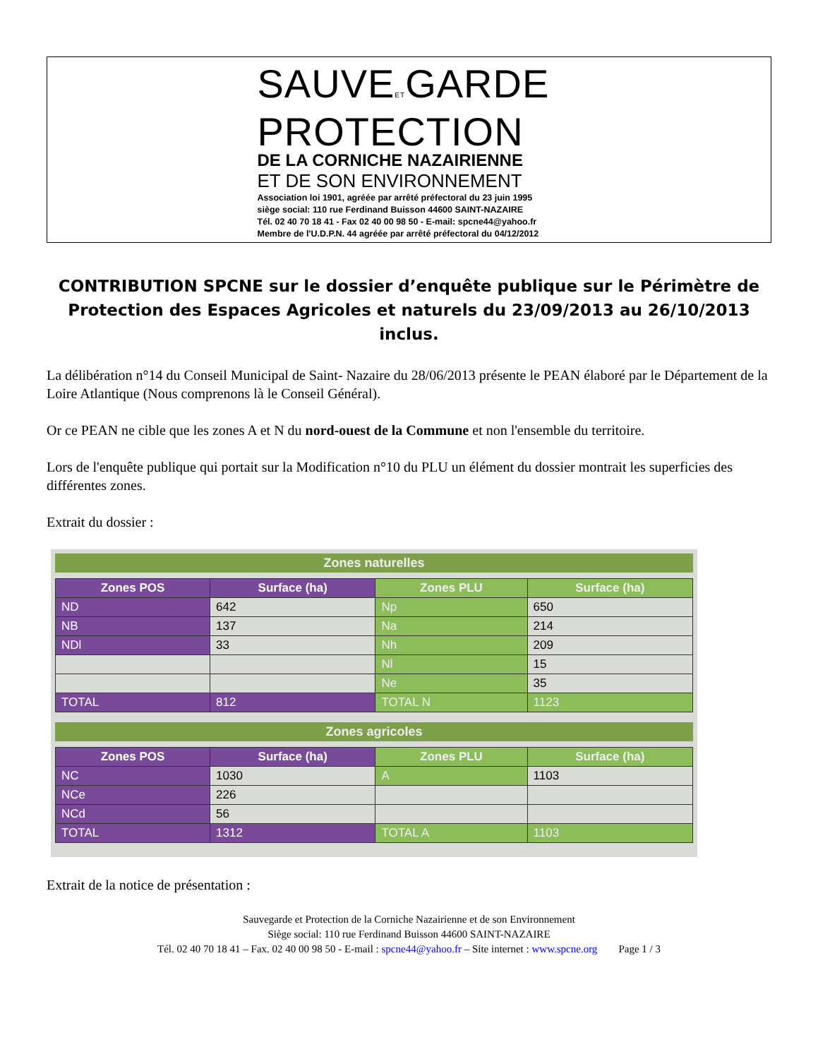SAUVEETGARDE
PROTECTION
DE LA CORNICHE NAZAIRIENNE
ET DE SON ENVIRONNEMENT
Association loi 1901, agréée par arrêté préfectoral du 23 juin 1995
siège social: 110 rue Ferdinand Buisson 44600 SAINT-NAZAIRE
Tél. 02 40 70 18 41 - Fax 02 40 00 98 50 - E-mail: spcne44@yahoo.fr
Membre de l'U.D.P.N. 44 agréée par arrêté préfectoral du 04/12/2012
CONTRIBUTION SPCNE sur le dossier d’enquête publique sur le Périmètre de Protection des Espaces Agricoles et naturels du 23/09/2013 au 26/10/2013 inclus.
La délibération n°14 du Conseil Municipal de Saint- Nazaire du 28/06/2013 présente le PEAN élaboré par le Département de la Loire Atlantique (Nous comprenons là le Conseil Général).
Or ce PEAN ne cible que les zones A et N du nord-ouest de la Commune et non l'ensemble du territoire.
Lors de l'enquête publique qui portait sur la Modification n°10 du PLU un élément du dossier montrait les superficies des différentes zones.
Extrait du dossier :
Zones naturelles
| Zones POS | Surface (ha) | Zones PLU | Surface (ha) |
| --- | --- | --- | --- |
| ND | 642 | Np | 650 |
| NB | 137 | Na | 214 |
| NDl | 33 | Nh | 209 |
| | | Nl | 15 |
| | | Ne | 35 |
| TOTAL | 812 | TOTAL N | 1123 |
Zones agricoles
| Zones POS | Surface (ha) | Zones PLU | Surface (ha) |
| --- | --- | --- | --- |
| NC | 1030 | A | 1103 |
| NCe | 226 | | |
| NCd | 56 | | |
| TOTAL | 1312 | TOTAL A | 1103 |
Extrait de la notice de présentation :
Sauvegarde et Protection de la Corniche Nazairienne et de son Environnement
Siège social: 110 rue Ferdinand Buisson 44600 SAINT-NAZAIRE
Tél. 02 40 70 18 41 – Fax. 02 40 00 98 50 - E-mail : spcne44@yahoo.fr – Site internet : www.spcne.org Page 1 / 3